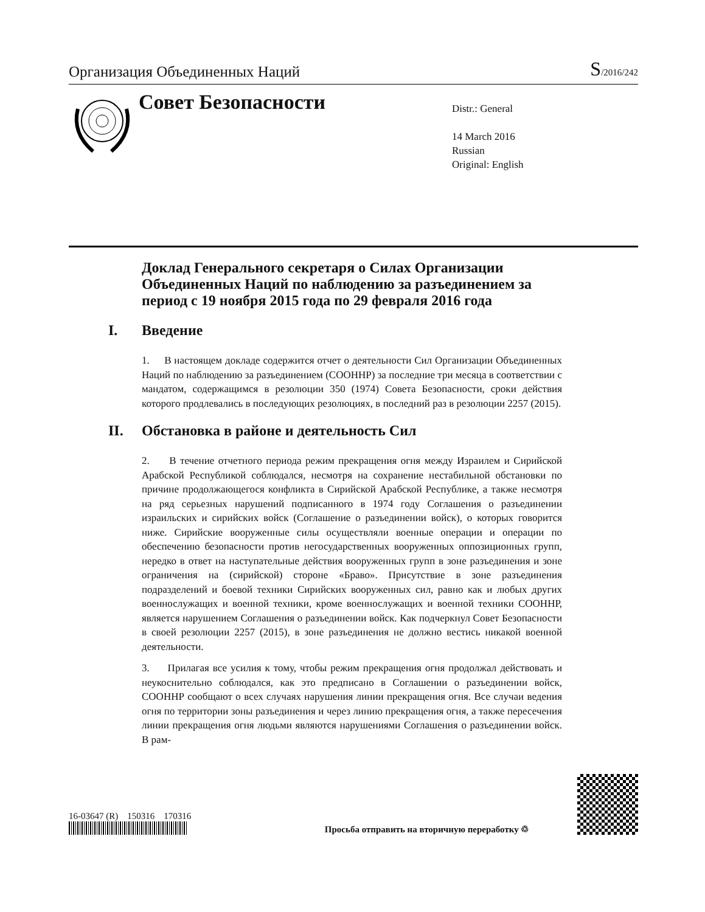Организация Объединенных Наций
S/2016/242
Совет Безопасности
Distr.: General
14 March 2016
Russian
Original: English
Доклад Генерального секретаря о Силах Организации Объединенных Наций по наблюдению за разъединением за период с 19 ноября 2015 года по 29 февраля 2016 года
I. Введение
1. В настоящем докладе содержится отчет о деятельности Сил Организации Объединенных Наций по наблюдению за разъединением (СООННР) за последние три месяца в соответствии с мандатом, содержащимся в резолюции 350 (1974) Совета Безопасности, сроки действия которого продлевались в последующих резолюциях, в последний раз в резолюции 2257 (2015).
II. Обстановка в районе и деятельность Сил
2. В течение отчетного периода режим прекращения огня между Израилем и Сирийской Арабской Республикой соблюдался, несмотря на сохранение нестабильной обстановки по причине продолжающегося конфликта в Сирийской Арабской Республике, а также несмотря на ряд серьезных нарушений подписанного в 1974 году Соглашения о разъединении израильских и сирийских войск (Соглашение о разъединении войск), о которых говорится ниже. Сирийские вооруженные силы осуществляли военные операции и операции по обеспечению безопасности против негосударственных вооруженных оппозиционных групп, нередко в ответ на наступательные действия вооруженных групп в зоне разъединения и зоне ограничения на (сирийской) стороне «Браво». Присутствие в зоне разъединения подразделений и боевой техники Сирийских вооруженных сил, равно как и любых других военнослужащих и военной техники, кроме военнослужащих и военной техники СООННР, является нарушением Соглашения о разъединении войск. Как подчеркнул Совет Безопасности в своей резолюции 2257 (2015), в зоне разъединения не должно вестись никакой военной деятельности.
3. Прилагая все усилия к тому, чтобы режим прекращения огня продолжал действовать и неукоснительно соблюдался, как это предписано в Соглашении о разъединении войск, СООННР сообщают о всех случаях нарушения линии прекращения огня. Все случаи ведения огня по территории зоны разъединения и через линию прекращения огня, а также пересечения линии прекращения огня людьми являются нарушениями Соглашения о разъединении войск. В рам-
16-03647 (R) 150316 170316
Просьба отправить на вторичную переработку ♲